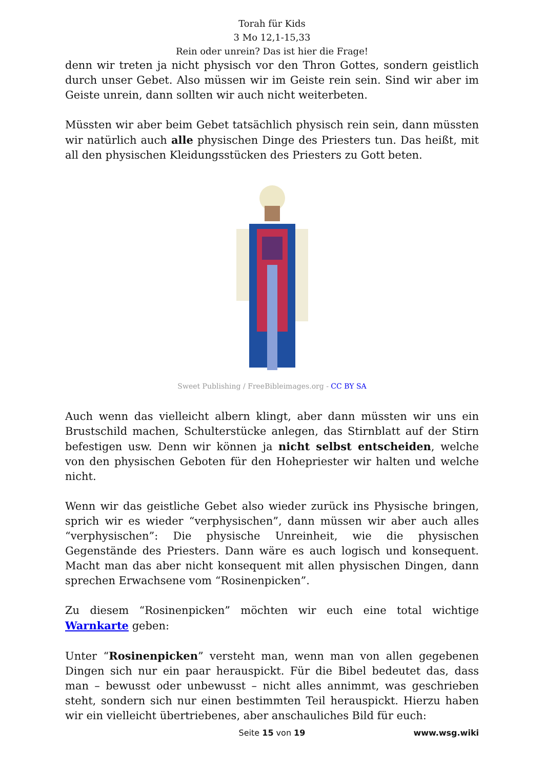Torah für Kids
3 Mo 12,1-15,33
Rein oder unrein? Das ist hier die Frage!
denn wir treten ja nicht physisch vor den Thron Gottes, sondern geistlich durch unser Gebet. Also müssen wir im Geiste rein sein. Sind wir aber im Geiste unrein, dann sollten wir auch nicht weiterbeten.
Müssten wir aber beim Gebet tatsächlich physisch rein sein, dann müssten wir natürlich auch alle physischen Dinge des Priesters tun. Das heißt, mit all den physischen Kleidungsstücken des Priesters zu Gott beten.
Sweet Publishing / FreeBibleimages.org - CC BY SA
Auch wenn das vielleicht albern klingt, aber dann müssten wir uns ein Brustschild machen, Schulterstücke anlegen, das Stirnblatt auf der Stirn befestigen usw. Denn wir können ja nicht selbst entscheiden, welche von den physischen Geboten für den Hohepriester wir halten und welche nicht.
Wenn wir das geistliche Gebet also wieder zurück ins Physische bringen, sprich wir es wieder “verphysischen”, dann müssen wir aber auch alles “verphysischen”: Die physische Unreinheit, wie die physischen Gegenstände des Priesters. Dann wäre es auch logisch und konsequent. Macht man das aber nicht konsequent mit allen physischen Dingen, dann sprechen Erwachsene vom “Rosinenpicken”.
Zu diesem “Rosinenpicken” möchten wir euch eine total wichtige Warnkarte geben:
Unter “Rosinenpicken” versteht man, wenn man von allen gegebenen Dingen sich nur ein paar herauspickt. Für die Bibel bedeutet das, dass man – bewusst oder unbewusst – nicht alles annimmt, was geschrieben steht, sondern sich nur einen bestimmten Teil herauspickt. Hierzu haben wir ein vielleicht übertriebenes, aber anschauliches Bild für euch:
Seite 15 von 19
www.wsg.wiki